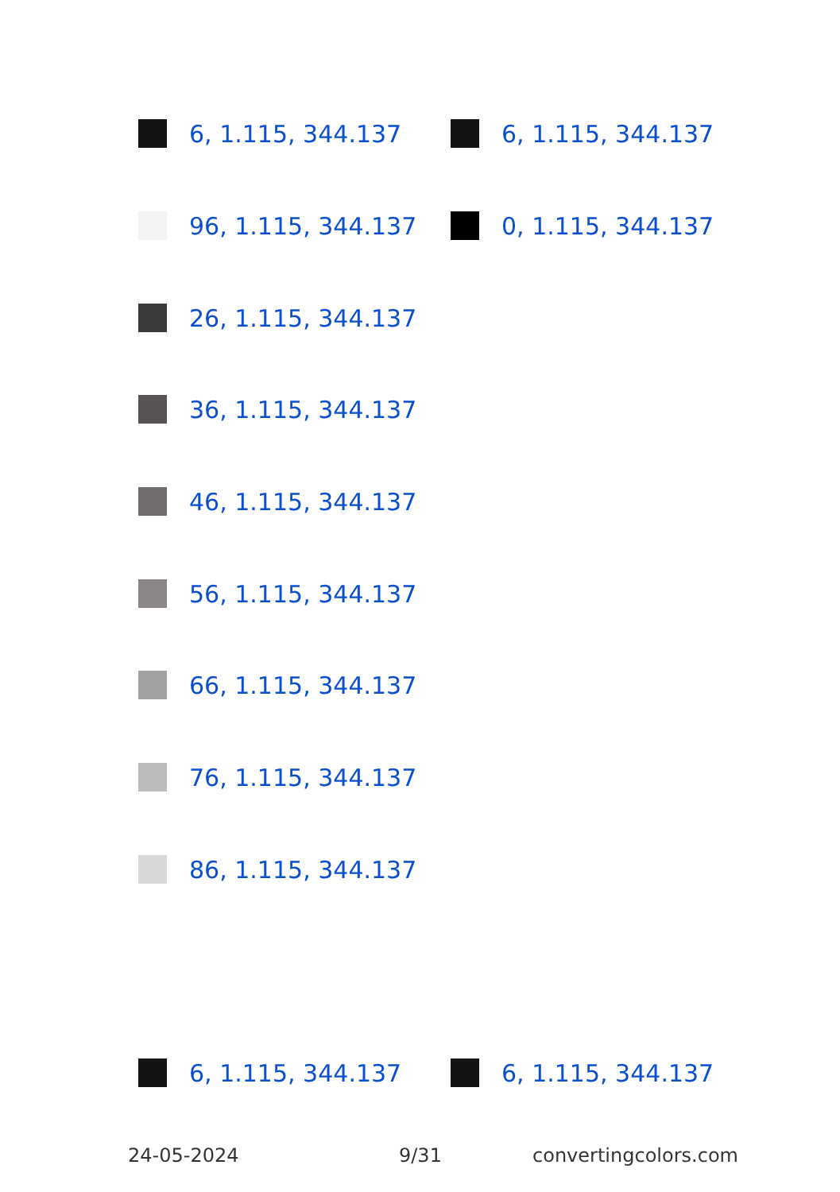6, 1.115, 344.137 6, 1.115, 344.137
96, 1.115, 344.137 0, 1.115, 344.137
26, 1.115, 344.137
36, 1.115, 344.137
46, 1.115, 344.137
56, 1.115, 344.137
66, 1.115, 344.137
76, 1.115, 344.137
86, 1.115, 344.137
6, 1.115, 344.137 6, 1.115, 344.137
24-05-2024 9/31 convertingcolors.com